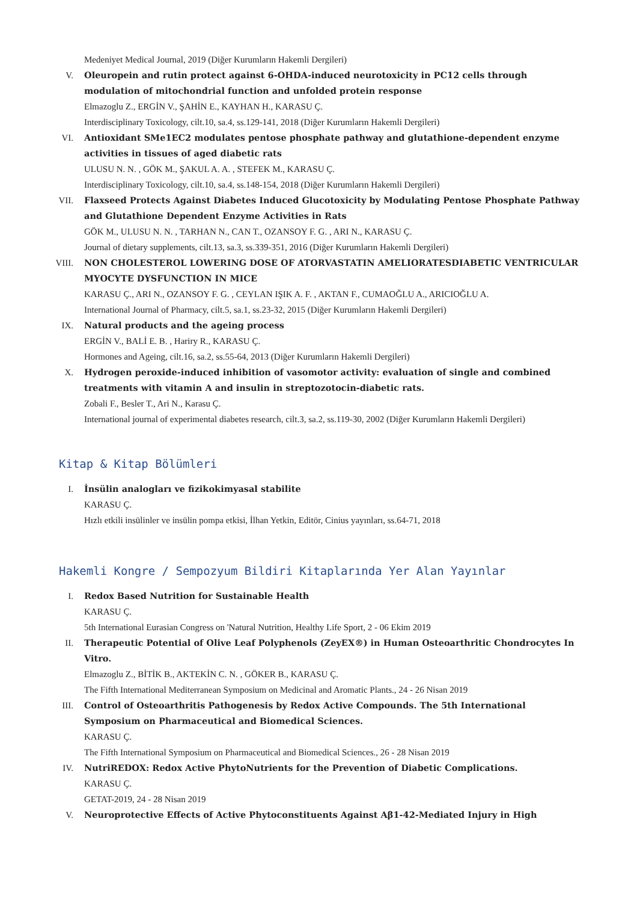Medeniyet Medical Journal, 2019 (Diğer Kurumların Hakemli Dergileri)
V. Oleuropein and rutin protect against 6-OHDA-induced neurotoxicity in PC12 cells through modulation of mitochondrial function and unfolded protein response
Elmazoglu Z., ERGİN V., ŞAHİN E., KAYHAN H., KARASU Ç.
Interdisciplinary Toxicology, cilt.10, sa.4, ss.129-141, 2018 (Diğer Kurumların Hakemli Dergileri)
VI. Antioxidant SMe1EC2 modulates pentose phosphate pathway and glutathione-dependent enzyme activities in tissues of aged diabetic rats
ULUSU N. N. , GÖK M., ŞAKUL A. A. , STEFEK M., KARASU Ç.
Interdisciplinary Toxicology, cilt.10, sa.4, ss.148-154, 2018 (Diğer Kurumların Hakemli Dergileri)
VII. Flaxseed Protects Against Diabetes Induced Glucotoxicity by Modulating Pentose Phosphate Pathway and Glutathione Dependent Enzyme Activities in Rats
GÖK M., ULUSU N. N. , TARHAN N., CAN T., OZANSOY F. G. , ARI N., KARASU Ç.
Journal of dietary supplements, cilt.13, sa.3, ss.339-351, 2016 (Diğer Kurumların Hakemli Dergileri)
VIII. NON CHOLESTEROL LOWERING DOSE OF ATORVASTATIN AMELIORATESDIABETIC VENTRICULAR MYOCYTE DYSFUNCTION IN MICE
KARASU Ç., ARI N., OZANSOY F. G. , CEYLAN IŞIK A. F. , AKTAN F., CUMAOĞLU A., ARICIOĞLU A.
International Journal of Pharmacy, cilt.5, sa.1, ss.23-32, 2015 (Diğer Kurumların Hakemli Dergileri)
IX. Natural products and the ageing process
ERGİN V., BALİ E. B. , Hariry R., KARASU Ç.
Hormones and Ageing, cilt.16, sa.2, ss.55-64, 2013 (Diğer Kurumların Hakemli Dergileri)
X. Hydrogen peroxide-induced inhibition of vasomotor activity: evaluation of single and combined treatments with vitamin A and insulin in streptozotocin-diabetic rats.
Zobali F., Besler T., Ari N., Karasu Ç.
International journal of experimental diabetes research, cilt.3, sa.2, ss.119-30, 2002 (Diğer Kurumların Hakemli Dergileri)
Kitap & Kitap Bölümleri
I. İnsülin analogları ve fizikokimyasal stabilite
KARASU Ç.
Hızlı etkili insülinler ve insülin pompa etkisi, İlhan Yetkin, Editör, Cinius yayınları, ss.64-71, 2018
Hakemli Kongre / Sempozyum Bildiri Kitaplarında Yer Alan Yayınlar
I. Redox Based Nutrition for Sustainable Health
KARASU Ç.
5th International Eurasian Congress on 'Natural Nutrition, Healthy Life Sport, 2 - 06 Ekim 2019
II. Therapeutic Potential of Olive Leaf Polyphenols (ZeyEX®) in Human Osteoarthritic Chondrocytes In Vitro.
Elmazoglu Z., BİTİK B., AKTEKİN C. N. , GÖKER B., KARASU Ç.
The Fifth International Mediterranean Symposium on Medicinal and Aromatic Plants., 24 - 26 Nisan 2019
III. Control of Osteoarthritis Pathogenesis by Redox Active Compounds. The 5th International Symposium on Pharmaceutical and Biomedical Sciences.
KARASU Ç.
The Fifth International Symposium on Pharmaceutical and Biomedical Sciences., 26 - 28 Nisan 2019
IV. NutriREDOX: Redox Active PhytoNutrients for the Prevention of Diabetic Complications.
KARASU Ç.
GETAT-2019, 24 - 28 Nisan 2019
V. Neuroprotective Effects of Active Phytoconstituents Against Aβ1-42-Mediated Injury in High